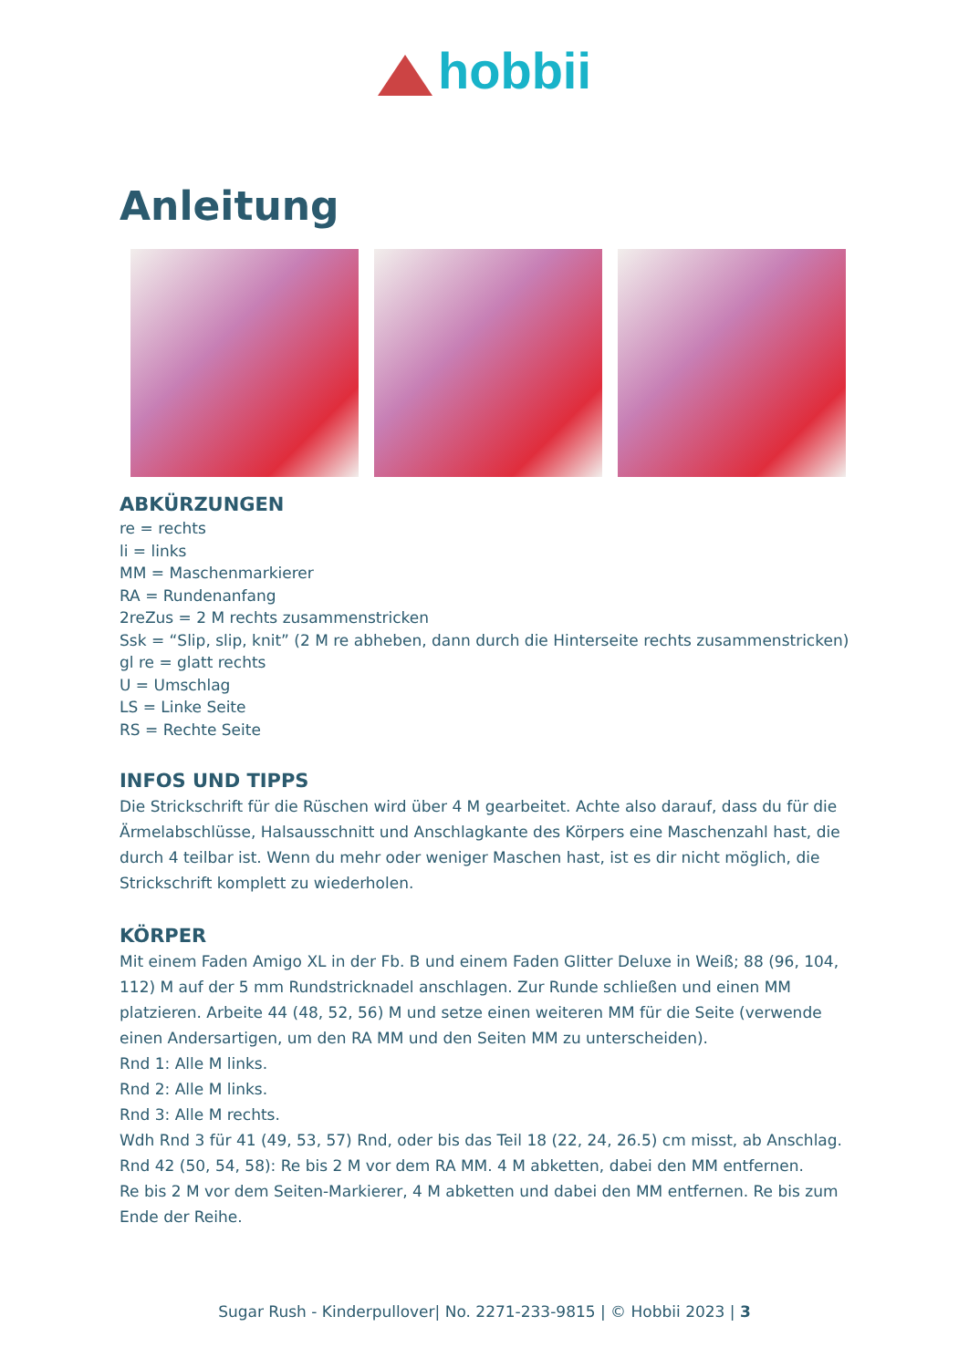hobbii
Anleitung
ABKÜRZUNGEN
re = rechts
li = links
MM = Maschenmarkierer
RA = Rundenanfang
2reZus = 2 M rechts zusammenstricken
Ssk = “Slip, slip, knit” (2 M re abheben, dann durch die Hinterseite rechts zusammenstricken)
gl re = glatt rechts
U = Umschlag
LS = Linke Seite
RS = Rechte Seite
INFOS UND TIPPS
Die Strickschrift für die Rüschen wird über 4 M gearbeitet. Achte also darauf, dass du für die Ärmelabschlüsse, Halsausschnitt und Anschlagkante des Körpers eine Maschenzahl hast, die durch 4 teilbar ist. Wenn du mehr oder weniger Maschen hast, ist es dir nicht möglich, die Strickschrift komplett zu wiederholen.
KÖRPER
Mit einem Faden Amigo XL in der Fb. B und einem Faden Glitter Deluxe in Weiß; 88 (96, 104, 112) M auf der 5 mm Rundstricknadel anschlagen. Zur Runde schließen und einen MM platzieren. Arbeite 44 (48, 52, 56) M und setze einen weiteren MM für die Seite (verwende einen Andersartigen, um den RA MM und den Seiten MM zu unterscheiden).
Rnd 1: Alle M links.
Rnd 2: Alle M links.
Rnd 3: Alle M rechts.
Wdh Rnd 3 für 41 (49, 53, 57) Rnd, oder bis das Teil 18 (22, 24, 26.5) cm misst, ab Anschlag.
Rnd 42 (50, 54, 58): Re bis 2 M vor dem RA MM. 4 M abketten, dabei den MM entfernen.
Re bis 2 M vor dem Seiten-Markierer, 4 M abketten und dabei den MM entfernen. Re bis zum Ende der Reihe.
Sugar Rush - Kinderpullover| No. 2271-233-9815 | © Hobbii 2023 | 3